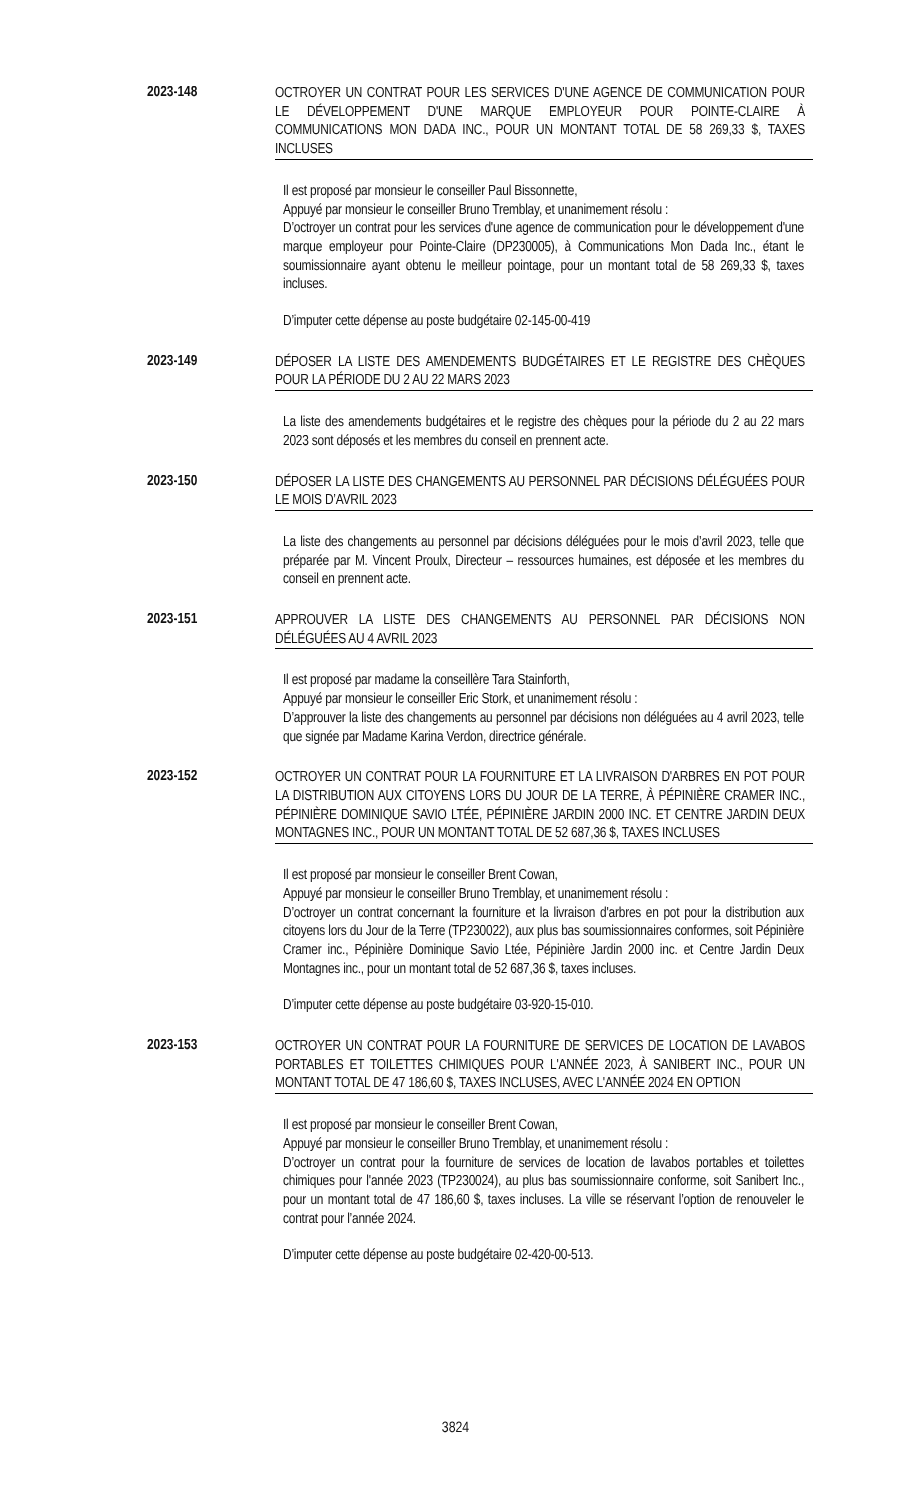2023-148
OCTROYER UN CONTRAT POUR LES SERVICES D'UNE AGENCE DE COMMUNICATION POUR LE DÉVELOPPEMENT D'UNE MARQUE EMPLOYEUR POUR POINTE-CLAIRE À COMMUNICATIONS MON DADA INC., POUR UN MONTANT TOTAL DE 58 269,33 $, TAXES INCLUSES
Il est proposé par monsieur le conseiller Paul Bissonnette,
Appuyé par monsieur le conseiller Bruno Tremblay, et unanimement résolu :
D’octroyer un contrat pour les services d'une agence de communication pour le développement d'une marque employeur pour Pointe-Claire (DP230005), à Communications Mon Dada Inc., étant le soumissionnaire ayant obtenu le meilleur pointage, pour un montant total de 58 269,33 $, taxes incluses.
D’imputer cette dépense au poste budgétaire 02-145-00-419
2023-149
DÉPOSER LA LISTE DES AMENDEMENTS BUDGÉTAIRES ET LE REGISTRE DES CHÈQUES POUR LA PÉRIODE DU 2 AU 22 MARS 2023
La liste des amendements budgétaires et le registre des chèques pour la période du 2 au 22 mars 2023 sont déposés et les membres du conseil en prennent acte.
2023-150
DÉPOSER LA LISTE DES CHANGEMENTS AU PERSONNEL PAR DÉCISIONS DÉLÉGUÉES POUR LE MOIS D’AVRIL 2023
La liste des changements au personnel par décisions déléguées pour le mois d’avril 2023, telle que préparée par M. Vincent Proulx, Directeur – ressources humaines, est déposée et les membres du conseil en prennent acte.
2023-151
APPROUVER LA LISTE DES CHANGEMENTS AU PERSONNEL PAR DÉCISIONS NON DÉLÉGUÉES AU 4 AVRIL 2023
Il est proposé par madame la conseillère Tara Stainforth,
Appuyé par monsieur le conseiller Eric Stork, et unanimement résolu :
D’approuver la liste des changements au personnel par décisions non déléguées au 4 avril 2023, telle que signée par Madame Karina Verdon, directrice générale.
2023-152
OCTROYER UN CONTRAT POUR LA FOURNITURE ET LA LIVRAISON D'ARBRES EN POT POUR LA DISTRIBUTION AUX CITOYENS LORS DU JOUR DE LA TERRE, À PÉPINIÈRE CRAMER INC., PÉPINIÈRE DOMINIQUE SAVIO LTÉE, PÉPINIÈRE JARDIN 2000 INC. ET CENTRE JARDIN DEUX MONTAGNES INC., POUR UN MONTANT TOTAL DE 52 687,36 $, TAXES INCLUSES
Il est proposé par monsieur le conseiller Brent Cowan,
Appuyé par monsieur le conseiller Bruno Tremblay, et unanimement résolu :
D’octroyer un contrat concernant la fourniture et la livraison d'arbres en pot pour la distribution aux citoyens lors du Jour de la Terre (TP230022), aux plus bas soumissionnaires conformes, soit Pépinière Cramer inc., Pépinière Dominique Savio Ltée, Pépinière Jardin 2000 inc. et Centre Jardin Deux Montagnes inc., pour un montant total de 52 687,36 $, taxes incluses.
D’imputer cette dépense au poste budgétaire 03-920-15-010.
2023-153
OCTROYER UN CONTRAT POUR LA FOURNITURE DE SERVICES DE LOCATION DE LAVABOS PORTABLES ET TOILETTES CHIMIQUES POUR L'ANNÉE 2023, À SANIBERT INC., POUR UN MONTANT TOTAL DE 47 186,60 $, TAXES INCLUSES, AVEC L'ANNÉE 2024 EN OPTION
Il est proposé par monsieur le conseiller Brent Cowan,
Appuyé par monsieur le conseiller Bruno Tremblay, et unanimement résolu :
D’octroyer un contrat pour la fourniture de services de location de lavabos portables et toilettes chimiques pour l'année 2023 (TP230024), au plus bas soumissionnaire conforme, soit Sanibert Inc., pour un montant total de 47 186,60 $, taxes incluses. La ville se réservant l’option de renouveler le contrat pour l’année 2024.
D’imputer cette dépense au poste budgétaire 02-420-00-513.
3824